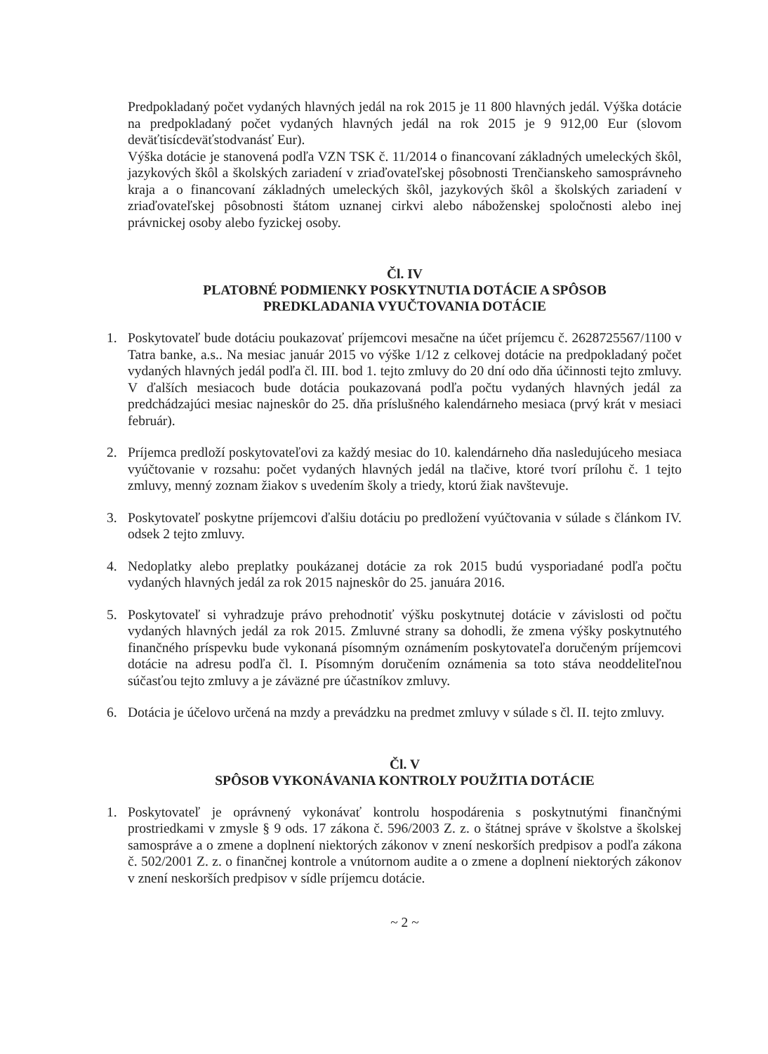Predpokladaný počet vydaných hlavných jedál na rok 2015 je 11 800 hlavných jedál. Výška dotácie na predpokladaný počet vydaných hlavných jedál na rok 2015 je 9 912,00 Eur (slovom deväťtisícdeväťstodvanásť Eur).
Výška dotácie je stanovená podľa VZN TSK č. 11/2014 o financovaní základných umeleckých škôl, jazykových škôl a školských zariadení v zriaďovateľskej pôsobnosti Trenčianskeho samosprávneho kraja a o financovaní základných umeleckých škôl, jazykových škôl a školských zariadení v zriaďovateľskej pôsobnosti štátom uznanej cirkvi alebo náboženskej spoločnosti alebo inej právnickej osoby alebo fyzickej osoby.
Čl. IV
PLATOBNÉ PODMIENKY POSKYTNUTIA DOTÁCIE A SPÔSOB
PREDKLADANIA VYUČTOVANIA DOTÁCIE
1. Poskytovateľ bude dotáciu poukazovať príjemcovi mesačne na účet príjemcu č. 2628725567/1100 v Tatra banke, a.s.. Na mesiac január 2015 vo výške 1/12 z celkovej dotácie na predpokladaný počet vydaných hlavných jedál podľa čl. III. bod 1. tejto zmluvy do 20 dní odo dňa účinnosti tejto zmluvy. V ďalších mesiacoch bude dotácia poukazovaná podľa počtu vydaných hlavných jedál za predchádzajúci mesiac najneskôr do 25. dňa príslušného kalendárneho mesiaca (prvý krát v mesiaci február).
2. Príjemca predloží poskytovateľovi za každý mesiac do 10. kalendárneho dňa nasledujúceho mesiaca vyúčtovanie v rozsahu: počet vydaných hlavných jedál na tlačive, ktoré tvorí prílohu č. 1 tejto zmluvy, menný zoznam žiakov s uvedením školy a triedy, ktorú žiak navštevuje.
3. Poskytovateľ poskytne príjemcovi ďalšiu dotáciu po predložení vyúčtovania v súlade s článkom IV. odsek 2 tejto zmluvy.
4. Nedoplatky alebo preplatky poukázanej dotácie za rok 2015 budú vysporiadané podľa počtu vydaných hlavných jedál za rok 2015 najneskôr do 25. januára 2016.
5. Poskytovateľ si vyhradzuje právo prehodnotiť výšku poskytnutej dotácie v závislosti od počtu vydaných hlavných jedál za rok 2015. Zmluvné strany sa dohodli, že zmena výšky poskytnutého finančného príspevku bude vykonaná písomným oznámením poskytovateľa doručeným príjemcovi dotácie na adresu podľa čl. I. Písomným doručením oznámenia sa toto stáva neoddeliteľnou súčasťou tejto zmluvy a je záväzné pre účastníkov zmluvy.
6. Dotácia je účelovo určená na mzdy a prevádzku na predmet zmluvy v súlade s čl. II. tejto zmluvy.
Čl. V
SPÔSOB VYKONÁVANIA KONTROLY POUŽITIA DOTÁCIE
1. Poskytovateľ je oprávnený vykonávať kontrolu hospodárenia s poskytnutými finančnými prostriedkami v zmysle § 9 ods. 17 zákona č. 596/2003 Z. z. o štátnej správe v školstve a školskej samospráve a o zmene a doplnení niektorých zákonov v znení neskorších predpisov a podľa zákona č. 502/2001 Z. z. o finančnej kontrole a vnútornom audite a o zmene a doplnení niektorých zákonov v znení neskorších predpisov v sídle príjemcu dotácie.
~ 2 ~